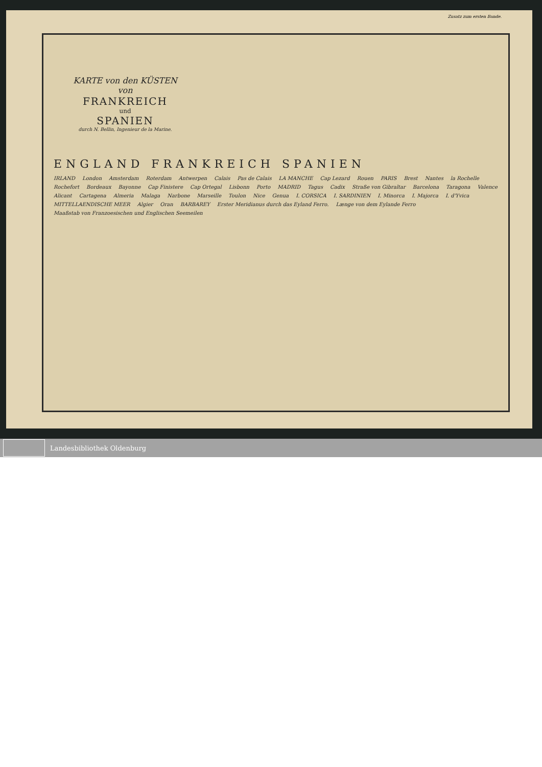Zusatz zum ersten Bande.
KARTE von den KÜSTEN von
FRANKREICH
und
SPANIEN
durch N. Bellin, Ingenieur de la Marine.
ENGLAND FRANKREICH SPANIEN
IRLAND London Amsterdam Roterdam Antwerpen Calais Pas de Calais LA MANCHE Cap Lezard Rouen PARIS Brest Nantes la Rochelle Rochefort Bordeaux Bayonne Cap Finistere Cap Ortegal Lisbonn Porto MADRID Tagus Cadix Straße von Gibraltar Barcelona Taragona Valence Alicant Cartagena Almeria Malaga Narbone Marseille Toulon Nice Genua I. CORSICA I. SARDINIEN I. Minorca I. Majorca I. d'Yvica MITTELLAENDISCHE MEER Algier Oran BARBAREY Erster Meridianus durch das Eyland Ferro. Længe von dem Eylande Ferro Maaßstab von Franzoesischen und Englischen Seemeilen
Landesbibliothek Oldenburg